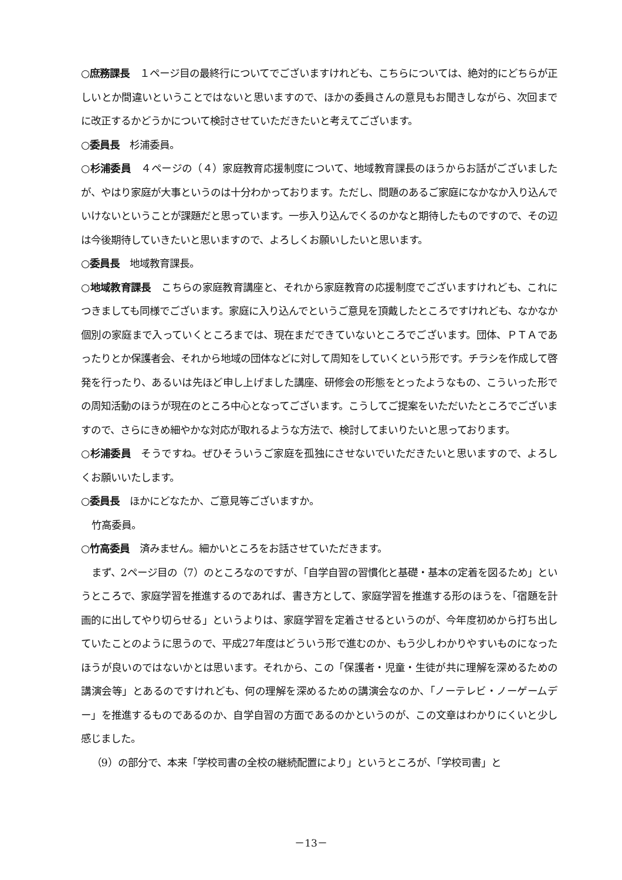○庶務課長　１ページ目の最終行についてでございますけれども、こちらについては、絶対的にどちらが正しいとか間違いということではないと思いますので、ほかの委員さんの意見もお聞きしながら、次回までに改正するかどうかについて検討させていただきたいと考えてございます。
○委員長　杉浦委員。
○杉浦委員　４ページの（４）家庭教育応援制度について、地域教育課長のほうからお話がございましたが、やはり家庭が大事というのは十分わかっております。ただし、問題のあるご家庭になかなか入り込んでいけないということが課題だと思っています。一歩入り込んでくるのかなと期待したものですので、その辺は今後期待していきたいと思いますので、よろしくお願いしたいと思います。
○委員長　地域教育課長。
○地域教育課長　こちらの家庭教育講座と、それから家庭教育の応援制度でございますけれども、これにつきましても同様でございます。家庭に入り込んでというご意見を頂戴したところですけれども、なかなか個別の家庭まで入っていくところまでは、現在まだできていないところでございます。団体、ＰＴＡであったりとか保護者会、それから地域の団体などに対して周知をしていくという形です。チラシを作成して啓発を行ったり、あるいは先ほど申し上げました講座、研修会の形態をとったようなもの、こういった形での周知活動のほうが現在のところ中心となってございます。こうしてご提案をいただいたところでございますので、さらにきめ細やかな対応が取れるような方法で、検討してまいりたいと思っております。
○杉浦委員　そうですね。ぜひそういうご家庭を孤独にさせないでいただきたいと思いますので、よろしくお願いいたします。
○委員長　ほかにどなたか、ご意見等ございますか。
竹高委員。
○竹高委員　済みません。細かいところをお話させていただきます。
まず、2ページ目の（7）のところなのですが、「自学自習の習慣化と基礎・基本の定着を図るため」というところで、家庭学習を推進するのであれば、書き方として、家庭学習を推進する形のほうを、「宿題を計画的に出してやり切らせる」というよりは、家庭学習を定着させるというのが、今年度初めから打ち出していたことのように思うので、平成27年度はどういう形で進むのか、もう少しわかりやすいものになったほうが良いのではないかとは思います。それから、この「保護者・児童・生徒が共に理解を深めるための講演会等」とあるのですけれども、何の理解を深めるための講演会なのか、「ノーテレビ・ノーゲームデー」を推進するものであるのか、自学自習の方面であるのかというのが、この文章はわかりにくいと少し感じました。
（9）の部分で、本来「学校司書の全校の継続配置により」というところが、「学校司書」と
－13－